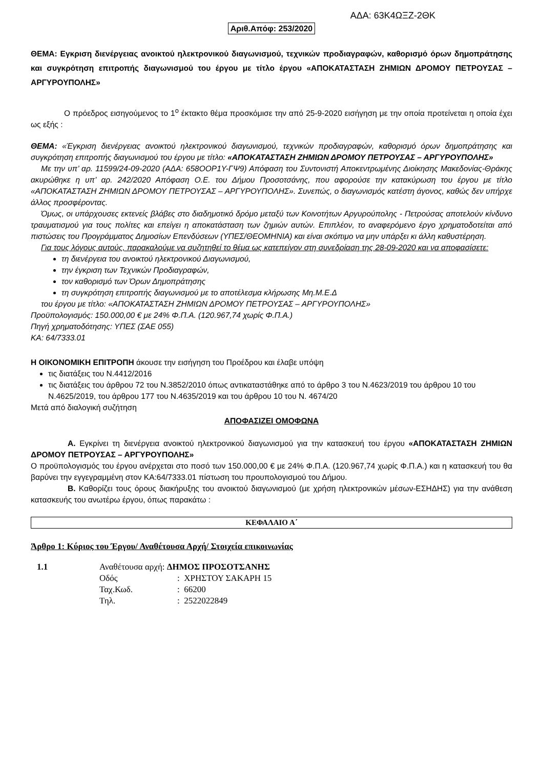ΑΔΑ: 63Κ4ΩΞΖ-2ΘΚ
Αριθ.Απόφ: 253/2020
ΘΕΜΑ: Εγκριση διενέργειας ανοικτού ηλεκτρονικού διαγωνισμού, τεχνικών προδιαγραφών, καθορισμό όρων δημοπράτησης και συγκρότηση επιτροπής διαγωνισμού του έργου με τίτλο έργου «ΑΠΟΚΑΤΑΣΤΑΣΗ ΖΗΜΙΩΝ ΔΡΟΜΟΥ ΠΕΤΡΟΥΣΑΣ – ΑΡΓΥΡΟΥΠΟΛΗΣ»
Ο πρόεδρος εισηγούμενος το 1<sup>ο</sup> έκτακτο θέμα προσκόμισε την από 25-9-2020 εισήγηση με την οποία προτείνεται η οποία έχει ως εξής :
ΘΕΜΑ: «Έγκριση διενέργειας ανοικτού ηλεκτρονικού διαγωνισμού, τεχνικών προδιαγραφών, καθορισμό όρων δημοπράτησης και συγκρότηση επιτροπής διαγωνισμού του έργου με τίτλο: «ΑΠΟΚΑΤΑΣΤΑΣΗ ΖΗΜΙΩΝ ΔΡΟΜΟΥ ΠΕΤΡΟΥΣΑΣ – ΑΡΓΥΡΟΥΠΟΛΗΣ»
Με την υπ’ αρ. 11599/24-09-2020 (ΑΔΑ: 658ΟΟΡ1Υ-ΓΨ9) Απόφαση του Συντονιστή Αποκεντρωμένης Διοίκησης Μακεδονίας-Θράκης ακυρώθηκε η υπ’ αρ. 242/2020 Απόφαση Ο.Ε. του Δήμου Προσοτσάνης, που αφορούσε την κατακύρωση του έργου με τίτλο «ΑΠΟΚΑΤΑΣΤΑΣΗ ΖΗΜΙΩΝ ΔΡΟΜΟΥ ΠΕΤΡΟΥΣΑΣ – ΑΡΓΥΡΟΥΠΟΛΗΣ». Συνεπώς, ο διαγωνισμός κατέστη άγονος, καθώς δεν υπήρχε άλλος προσφέροντας.
Όμως, οι υπάρχουσες εκτενείς βλάβες στο διαδημοτικό δρόμο μεταξύ των Κοινοτήτων Αργυρούπολης - Πετρούσας αποτελούν κίνδυνο τραυματισμού για τους πολίτες και επείγει η αποκατάσταση των ζημιών αυτών. Επιπλέον, το αναφερόμενο έργο χρηματοδοτείται από πιστώσεις του Προγράμματος Δημοσίων Επενδύσεων (ΥΠΕΣ/ΘΕΟΜΗΝΙΑ) και είναι σκόπιμο να μην υπάρξει κι άλλη καθυστέρηση.
Για τους λόγους αυτούς, παρακαλούμε να συζητηθεί το θέμα ως κατεπείγον στη συνεδρίαση της 28-09-2020 και να αποφασίσετε:
τη διενέργεια του ανοικτού ηλεκτρονικού Διαγωνισμού,
την έγκριση των Τεχνικών Προδιαγραφών,
τον καθορισμό των Όρων Δημοπράτησης
τη συγκρότηση επιτροπής διαγωνισμού με το αποτέλεσμα κλήρωσης Μη.Μ.Ε.Δ
του έργου με τίτλο: «ΑΠΟΚΑΤΑΣΤΑΣΗ ΖΗΜΙΩΝ ΔΡΟΜΟΥ ΠΕΤΡΟΥΣΑΣ – ΑΡΓΥΡΟΥΠΟΛΗΣ»
Προϋπολογισμός: 150.000,00 € με 24% Φ.Π.Α. (120.967,74 χωρίς Φ.Π.Α.)
Πηγή χρηματοδότησης: ΥΠΕΣ (ΣΑΕ 055)
ΚΑ: 64/7333.01
Η ΟΙΚΟΝΟΜΙΚΗ ΕΠΙΤΡΟΠΗ άκουσε την εισήγηση του Προέδρου και έλαβε υπόψη
τις διατάξεις του Ν.4412/2016
τις διατάξεις του άρθρου 72 του Ν.3852/2010 όπως αντικαταστάθηκε από το άρθρο 3 του Ν.4623/2019 του άρθρου 10 του Ν.4625/2019, του άρθρου 177 του Ν.4635/2019 και του άρθρου 10 του Ν. 4674/20
Μετά από διαλογική συζήτηση
ΑΠΟΦΑΣΙΖΕΙ ΟΜΟΦΩΝΑ
Α. Εγκρίνει τη διενέργεια ανοικτού ηλεκτρονικού διαγωνισμού για την κατασκευή του έργου «ΑΠΟΚΑΤΑΣΤΑΣΗ ΖΗΜΙΩΝ ΔΡΟΜΟΥ ΠΕΤΡΟΥΣΑΣ – ΑΡΓΥΡΟΥΠΟΛΗΣ»
Ο προϋπολογισμός του έργου ανέρχεται στο ποσό των 150.000,00 € με 24% Φ.Π.Α. (120.967,74 χωρίς Φ.Π.Α.) και η κατασκευή του θα βαρύνει την εγγεγραμμένη στον ΚΑ:64/7333.01 πίστωση του προυπολογισμού του Δήμου.
Β. Καθορίζει τους όρους διακήρυξης του ανοικτού διαγωνισμού (με χρήση ηλεκτρονικών μέσων-ΕΣΗΔΗΣ) για την ανάθεση κατασκευής του ανωτέρω έργου, όπως παρακάτω :
ΚΕΦΑΛΑΙΟ Α΄
Άρθρο 1: Κύριος του Έργου/ Αναθέτουσα Αρχή/ Στοιχεία επικοινωνίας
| 1.1 | Αναθέτουσα αρχή: ΔΗΜΟΣ ΠΡΟΣΟΤΣΑΝΗΣ | |
| | Οδός | : ΧΡΗΣΤΟΥ ΣΑΚΑΡΗ 15 |
| | Ταχ.Κωδ. | : 66200 |
| | Τηλ. | : 2522022849 |